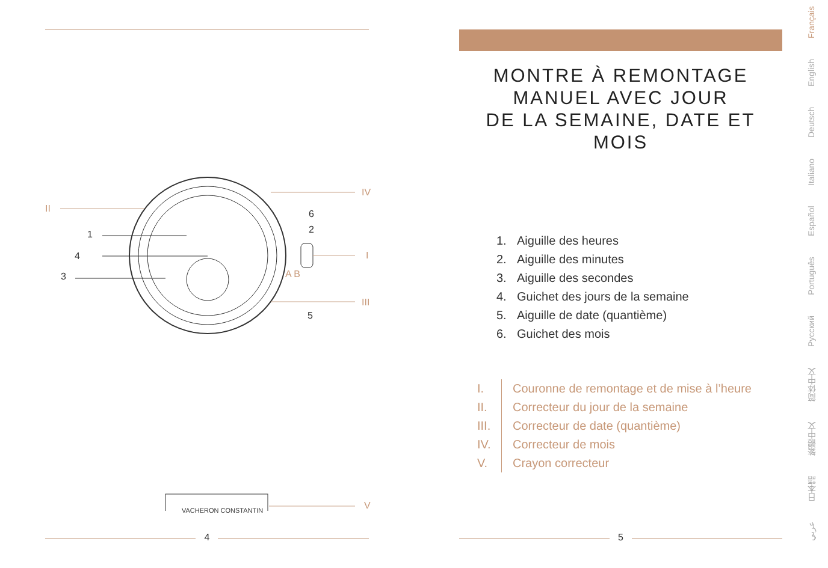II
1
4
3
6
2
5
IV
I
III
A B
VACHERON CONSTANTIN V
4
MONTRE À REMONTAGE
MANUEL AVEC JOUR
DE LA SEMAINE, DATE ET MOIS
1. Aiguille des heures
2. Aiguille des minutes
3. Aiguille des secondes
4. Guichet des jours de la semaine
5. Aiguille de date (quantième)
6. Guichet des mois
I. Couronne de remontage et de mise à l’heure
II. Correcteur du jour de la semaine
III. Correcteur de date (quantième)
IV. Correcteur de mois
V. Crayon correcteur
5
عربي 日本語 繁體中文 简体中文 Pусский Português Español Italiano Deutsch English Français